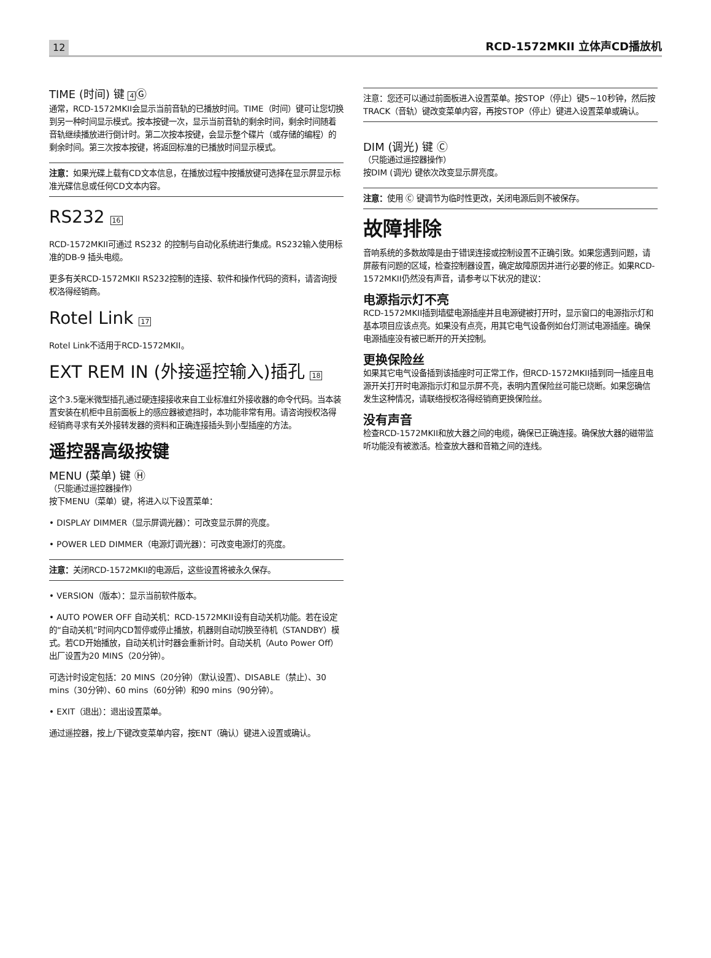12 RCD-1572MKII 立体声CD播放机
TIME (时间) 键 4Ⓖ
通常，RCD-1572MKII会显示当前音轨的已播放时间。TIME（时间）键可让您切换到另一种时间显示模式。按本按键一次，显示当前音轨的剩余时间，剩余时间随着音轨继续播放进行倒计时。第二次按本按键，会显示整个碟片（或存储的编程）的剩余时间。第三次按本按键，将返回标准的已播放时间显示模式。
注意：如果光碟上载有CD文本信息，在播放过程中按播放键可选择在显示屏显示标准光碟信息或任何CD文本内容。
RS232 16
RCD-1572MKII可通过 RS232 的控制与自动化系统进行集成。RS232输入使用标准的DB-9 插头电缆。
更多有关RCD-1572MKII RS232控制的连接、软件和操作代码的资料，请咨询授权洛得经销商。
Rotel Link 17
Rotel Link不适用于RCD-1572MKII。
EXT REM IN (外接遥控输入)插孔 18
这个3.5毫米微型插孔通过硬连接接收来自工业标准红外接收器的命令代码。当本装置安装在机柜中且前面板上的感应器被遮挡时，本功能非常有用。请咨询授权洛得经销商寻求有关外接转发器的资料和正确连接插头到小型插座的方法。
遥控器高级按键
MENU (菜单) 键 Ⓗ
（只能通过遥控器操作）
按下MENU（菜单）键，将进入以下设置菜单：
• DISPLAY DIMMER（显示屏调光器）：可改变显示屏的亮度。
• POWER LED DIMMER（电源灯调光器）：可改变电源灯的亮度。
注意：关闭RCD-1572MKII的电源后，这些设置将被永久保存。
• VERSION（版本）：显示当前软件版本。
• AUTO POWER OFF 自动关机：RCD-1572MKII设有自动关机功能。若在设定的“自动关机”时间内CD暂停或停止播放，机器则自动切换至待机（STANDBY）模式。若CD开始播放，自动关机计时器会重新计时。自动关机（Auto Power Off）出厂设置为20 MINS（20分钟）。
可选计时设定包括：20 MINS（20分钟）（默认设置）、DISABLE（禁止）、30 mins（30分钟）、60 mins（60分钟）和90 mins（90分钟）。
• EXIT（退出）：退出设置菜单。
通过遥控器，按上/下键改变菜单内容，按ENT（确认）键进入设置或确认。
注意：您还可以通过前面板进入设置菜单。按STOP（停止）键5~10秒钟，然后按TRACK（音轨）键改变菜单内容，再按STOP（停止）键进入设置菜单或确认。
DIM (调光) 键 Ⓒ
（只能通过遥控器操作）
按DIM (调光) 键依次改变显示屏亮度。
注意：使用 Ⓒ 键调节为临时性更改，关闭电源后则不被保存。
故障排除
音响系统的多数故障是由于错误连接或控制设置不正确引致。如果您遇到问题，请屏蔽有问题的区域，检查控制器设置，确定故障原因并进行必要的修正。如果RCD-1572MKII仍然没有声音，请参考以下状况的建议：
电源指示灯不亮
RCD-1572MKII插到墙壁电源插座并且电源键被打开时，显示窗口的电源指示灯和基本项目应该点亮。如果没有点亮，用其它电气设备例如台灯测试电源插座。确保电源插座没有被已断开的开关控制。
更换保险丝
如果其它电气设备插到该插座时可正常工作，但RCD-1572MKII插到同一插座且电源开关打开时电源指示灯和显示屏不亮，表明内置保险丝可能已烧断。如果您确信发生这种情况，请联络授权洛得经销商更换保险丝。
没有声音
检查RCD-1572MKII和放大器之间的电缆，确保已正确连接。确保放大器的磁带监听功能没有被激活。检查放大器和音箱之间的连线。